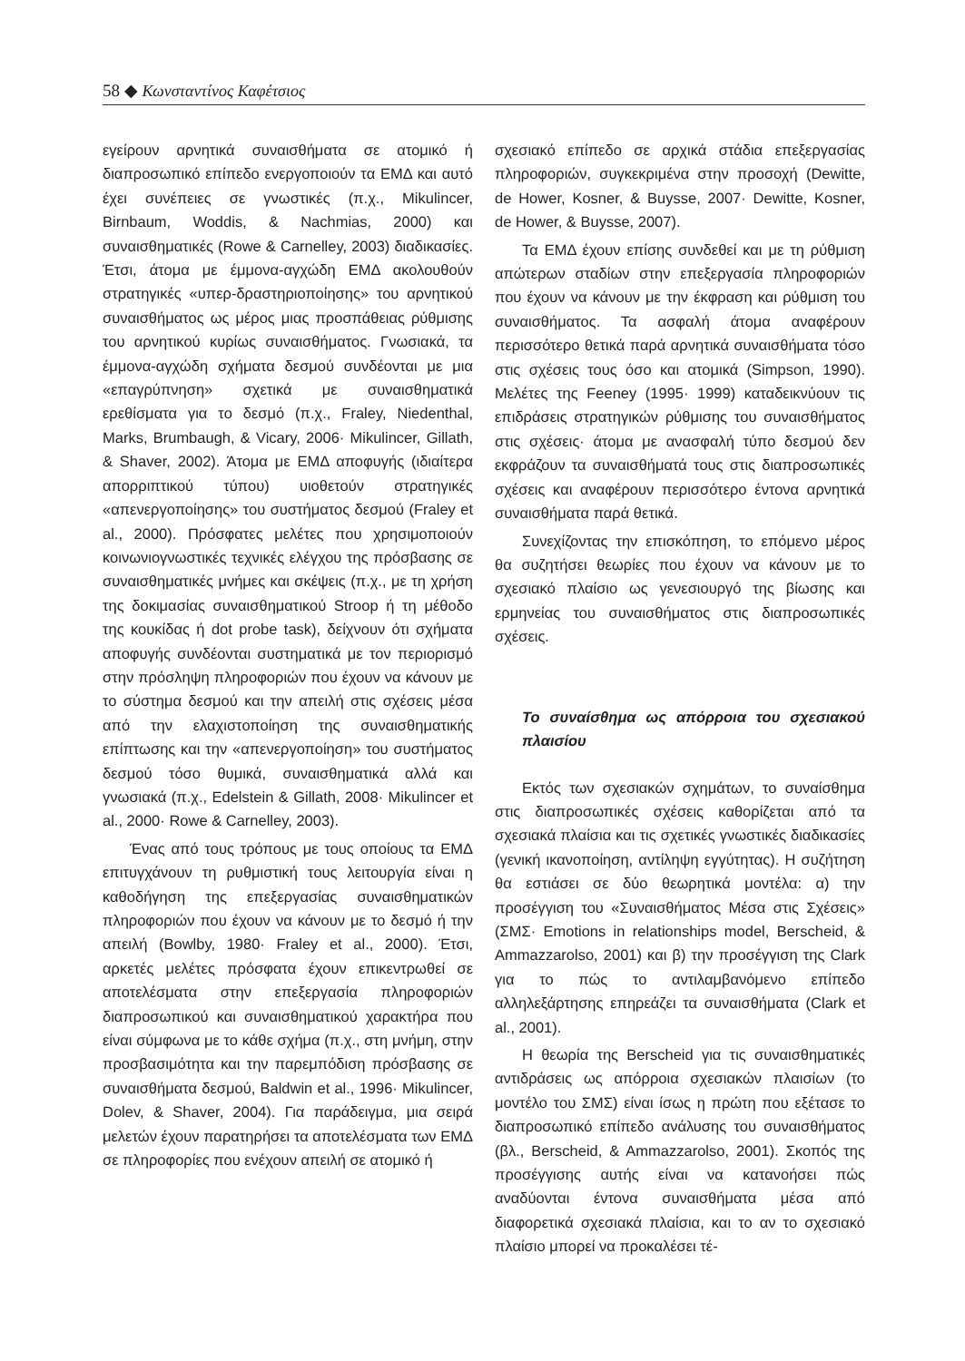58 ◆ Κωνσταντίνος Καφέτσιος
εγείρουν αρνητικά συναισθήματα σε ατομικό ή διαπροσωπικό επίπεδο ενεργοποιούν τα ΕΜΔ και αυτό έχει συνέπειες σε γνωστικές (π.χ., Mikulincer, Birnbaum, Woddis, & Nachmias, 2000) και συναισθηματικές (Rowe & Carnelley, 2003) διαδικασίες. Έτσι, άτομα με έμμονα-αγχώδη ΕΜΔ ακολουθούν στρατηγικές «υπερ-δραστηριοποίησης» του αρνητικού συναισθήματος ως μέρος μιας προσπάθειας ρύθμισης του αρνητικού κυρίως συναισθήματος. Γνωσιακά, τα έμμονα-αγχώδη σχήματα δεσμού συνδέονται με μια «επαγρύπνηση» σχετικά με συναισθηματικά ερεθίσματα για το δεσμό (π.χ., Fraley, Niedenthal, Marks, Brumbaugh, & Vicary, 2006· Mikulincer, Gillath, & Shaver, 2002). Άτομα με ΕΜΔ αποφυγής (ιδιαίτερα απορριπτικού τύπου) υιοθετούν στρατηγικές «απενεργοποίησης» του συστήματος δεσμού (Fraley et al., 2000). Πρόσφατες μελέτες που χρησιμοποιούν κοινωνιογνωστικές τεχνικές ελέγχου της πρόσβασης σε συναισθηματικές μνήμες και σκέψεις (π.χ., με τη χρήση της δοκιμασίας συναισθηματικού Stroop ή τη μέθοδο της κουκίδας ή dot probe task), δείχνουν ότι σχήματα αποφυγής συνδέονται συστηματικά με τον περιορισμό στην πρόσληψη πληροφοριών που έχουν να κάνουν με το σύστημα δεσμού και την απειλή στις σχέσεις μέσα από την ελαχιστοποίηση της συναισθηματικής επίπτωσης και την «απενεργοποίηση» του συστήματος δεσμού τόσο θυμικά, συναισθηματικά αλλά και γνωσιακά (π.χ., Edelstein & Gillath, 2008· Mikulincer et al., 2000· Rowe & Carnelley, 2003).
Ένας από τους τρόπους με τους οποίους τα ΕΜΔ επιτυγχάνουν τη ρυθμιστική τους λειτουργία είναι η καθοδήγηση της επεξεργασίας συναισθηματικών πληροφοριών που έχουν να κάνουν με το δεσμό ή την απειλή (Bowlby, 1980· Fraley et al., 2000). Έτσι, αρκετές μελέτες πρόσφατα έχουν επικεντρωθεί σε αποτελέσματα στην επεξεργασία πληροφοριών διαπροσωπικού και συναισθηματικού χαρακτήρα που είναι σύμφωνα με το κάθε σχήμα (π.χ., στη μνήμη, στην προσβασιμότητα και την παρεμπόδιση πρόσβασης σε συναισθήματα δεσμού, Baldwin et al., 1996· Mikulincer, Dolev, & Shaver, 2004). Για παράδειγμα, μια σειρά μελετών έχουν παρατηρήσει τα αποτελέσματα των ΕΜΔ σε πληροφορίες που ενέχουν απειλή σε ατομικό ή
σχεσιακό επίπεδο σε αρχικά στάδια επεξεργασίας πληροφοριών, συγκεκριμένα στην προσοχή (Dewitte, de Hower, Kosner, & Buysse, 2007· Dewitte, Kosner, de Hower, & Buysse, 2007).
Τα ΕΜΔ έχουν επίσης συνδεθεί και με τη ρύθμιση απώτερων σταδίων στην επεξεργασία πληροφοριών που έχουν να κάνουν με την έκφραση και ρύθμιση του συναισθήματος. Τα ασφαλή άτομα αναφέρουν περισσότερο θετικά παρά αρνητικά συναισθήματα τόσο στις σχέσεις τους όσο και ατομικά (Simpson, 1990). Μελέτες της Feeney (1995· 1999) καταδεικνύουν τις επιδράσεις στρατηγικών ρύθμισης του συναισθήματος στις σχέσεις· άτομα με ανασφαλή τύπο δεσμού δεν εκφράζουν τα συναισθήματά τους στις διαπροσωπικές σχέσεις και αναφέρουν περισσότερο έντονα αρνητικά συναισθήματα παρά θετικά.
Συνεχίζοντας την επισκόπηση, το επόμενο μέρος θα συζητήσει θεωρίες που έχουν να κάνουν με το σχεσιακό πλαίσιο ως γενεσιουργό της βίωσης και ερμηνείας του συναισθήματος στις διαπροσωπικές σχέσεις.
Το συναίσθημα ως απόρροια του σχεσιακού πλαισίου
Εκτός των σχεσιακών σχημάτων, το συναίσθημα στις διαπροσωπικές σχέσεις καθορίζεται από τα σχεσιακά πλαίσια και τις σχετικές γνωστικές διαδικασίες (γενική ικανοποίηση, αντίληψη εγγύτητας). Η συζήτηση θα εστιάσει σε δύο θεωρητικά μοντέλα: α) την προσέγγιση του «Συναισθήματος Μέσα στις Σχέσεις» (ΣΜΣ· Emotions in relationships model, Berscheid, & Ammazzarolso, 2001) και β) την προσέγγιση της Clark για το πώς το αντιλαμβανόμενο επίπεδο αλληλεξάρτησης επηρεάζει τα συναισθήματα (Clark et al., 2001).
Η θεωρία της Berscheid για τις συναισθηματικές αντιδράσεις ως απόρροια σχεσιακών πλαισίων (το μοντέλο του ΣΜΣ) είναι ίσως η πρώτη που εξέτασε το διαπροσωπικό επίπεδο ανάλυσης του συναισθήματος (βλ., Berscheid, & Ammazzarolso, 2001). Σκοπός της προσέγγισης αυτής είναι να κατανοήσει πώς αναδύονται έντονα συναισθήματα μέσα από διαφορετικά σχεσιακά πλαίσια, και το αν το σχεσιακό πλαίσιο μπορεί να προκαλέσει τέ-